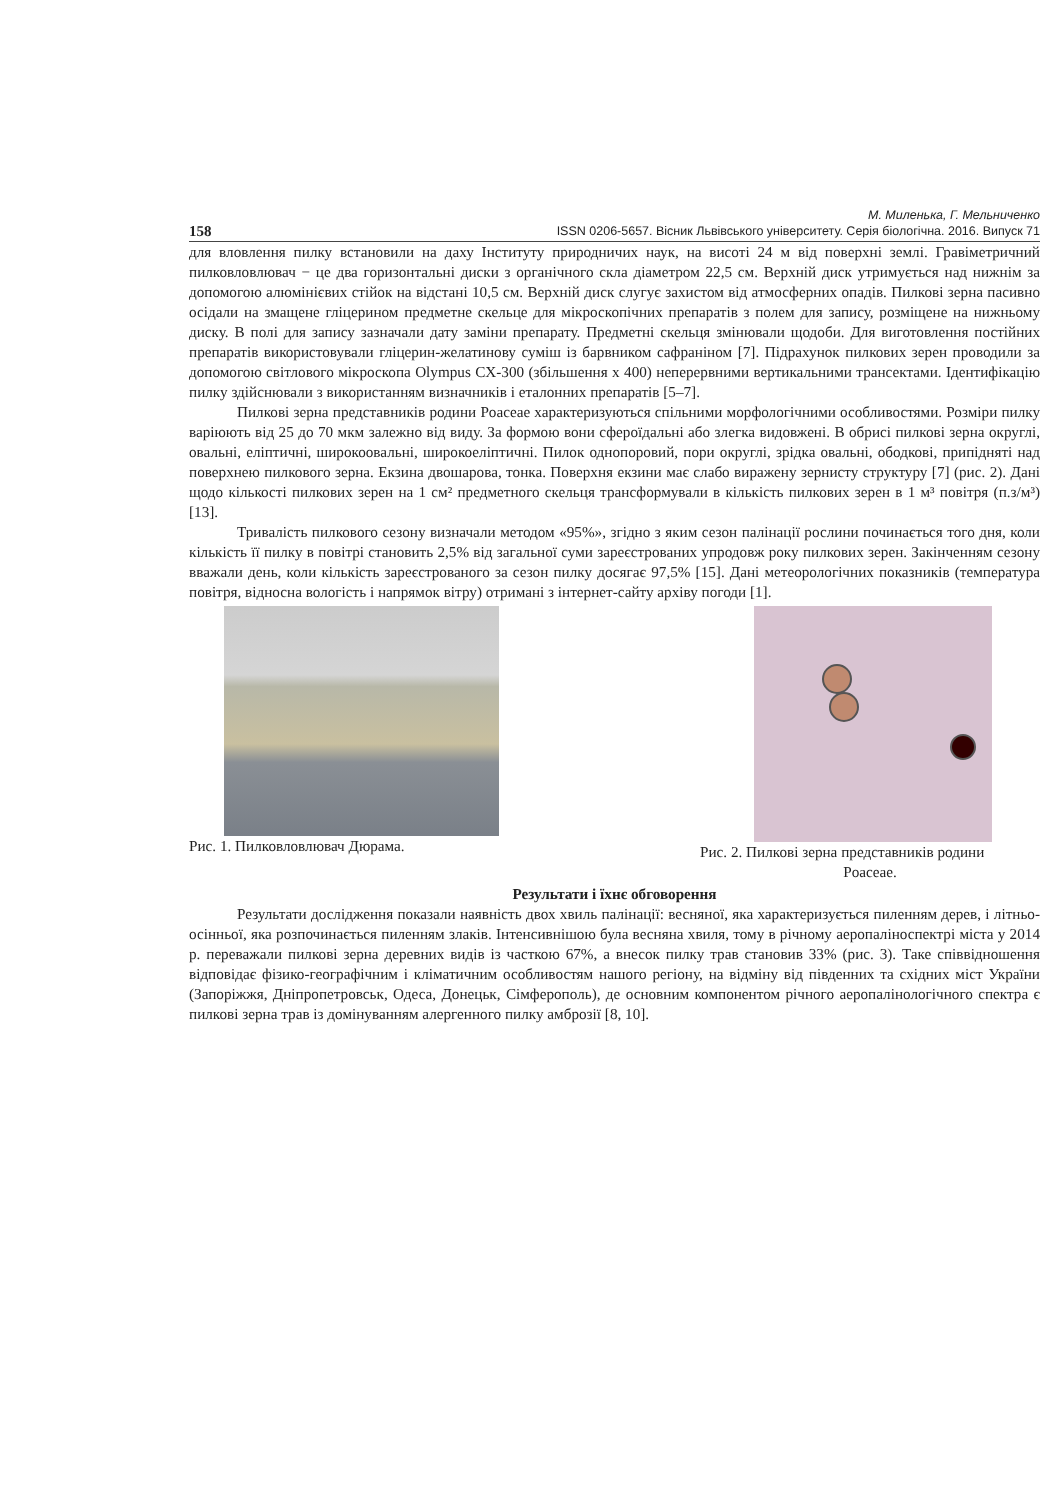158
М. Миленька, Г. Мельниченко
ISSN 0206-5657. Вісник Львівського університету. Серія біологічна. 2016. Випуск 71
для вловлення пилку встановили на даху Інституту природничих наук, на висоті 24 м від поверхні землі. Гравіметричний пилковловлювач − це два горизонтальні диски з органічного скла діаметром 22,5 см. Верхній диск утримується над нижнім за допомогою алюмінієвих стійок на відстані 10,5 см. Верхній диск слугує захистом від атмосферних опадів. Пилкові зерна пасивно осідали на змащене гліцерином предметне скельце для мікроскопічних препаратів з полем для запису, розміщене на нижньому диску. В полі для запису зазначали дату заміни препарату. Предметні скельця змінювали щодоби. Для виготовлення постійних препаратів використовували гліцерин-желатинову суміш із барвником сафраніном [7]. Підрахунок пилкових зерен проводили за допомогою світлового мікроскопа Olympus CX-300 (збільшення х 400) неперервними вертикальними трансектами. Ідентифікацію пилку здійснювали з використанням визначників і еталонних препаратів [5–7].
Пилкові зерна представників родини Poaceae характеризуються спільними морфологічними особливостями. Розміри пилку варіюють від 25 до 70 мкм залежно від виду. За формою вони сфероїдальні або злегка видовжені. В обрисі пилкові зерна округлі, овальні, еліптичні, широкоовальні, широкоеліптичні. Пилок однопоровий, пори округлі, зрідка овальні, ободкові, припідняті над поверхнею пилкового зерна. Екзина двошарова, тонка. Поверхня екзини має слабо виражену зернисту структуру [7] (рис. 2). Дані щодо кількості пилкових зерен на 1 см² предметного скельця трансформували в кількість пилкових зерен в 1 м³ повітря (п.з/м³) [13].
Тривалість пилкового сезону визначали методом «95%», згідно з яким сезон палінації рослини починається того дня, коли кількість її пилку в повітрі становить 2,5% від загальної суми зареєстрованих упродовж року пилкових зерен. Закінченням сезону вважали день, коли кількість зареєстрованого за сезон пилку досягає 97,5% [15]. Дані метеорологічних показників (температура повітря, відносна вологість і напрямок вітру) отримані з інтернет-сайту архіву погоди [1].
Рис. 1. Пилковловлювач Дюрама. Рис. 2. Пилкові зерна представників родини
Poaceae.
Результати і їхнє обговорення
Результати дослідження показали наявність двох хвиль палінації: весняної, яка характеризується пиленням дерев, і літньо-осінньої, яка розпочинається пиленням злаків. Інтенсивнішою була весняна хвиля, тому в річному аеропаліноспектрі міста у 2014 р. переважали пилкові зерна деревних видів із часткою 67%, а внесок пилку трав становив 33% (рис. 3). Таке співвідношення відповідає фізико-географічним і кліматичним особливостям нашого регіону, на відміну від південних та східних міст України (Запоріжжя, Дніпропетровськ, Одеса, Донецьк, Сімферополь), де основним компонентом річного аеропаліноло­гічного спектра є пилкові зерна трав із домінуванням алергенного пилку амброзії [8, 10].